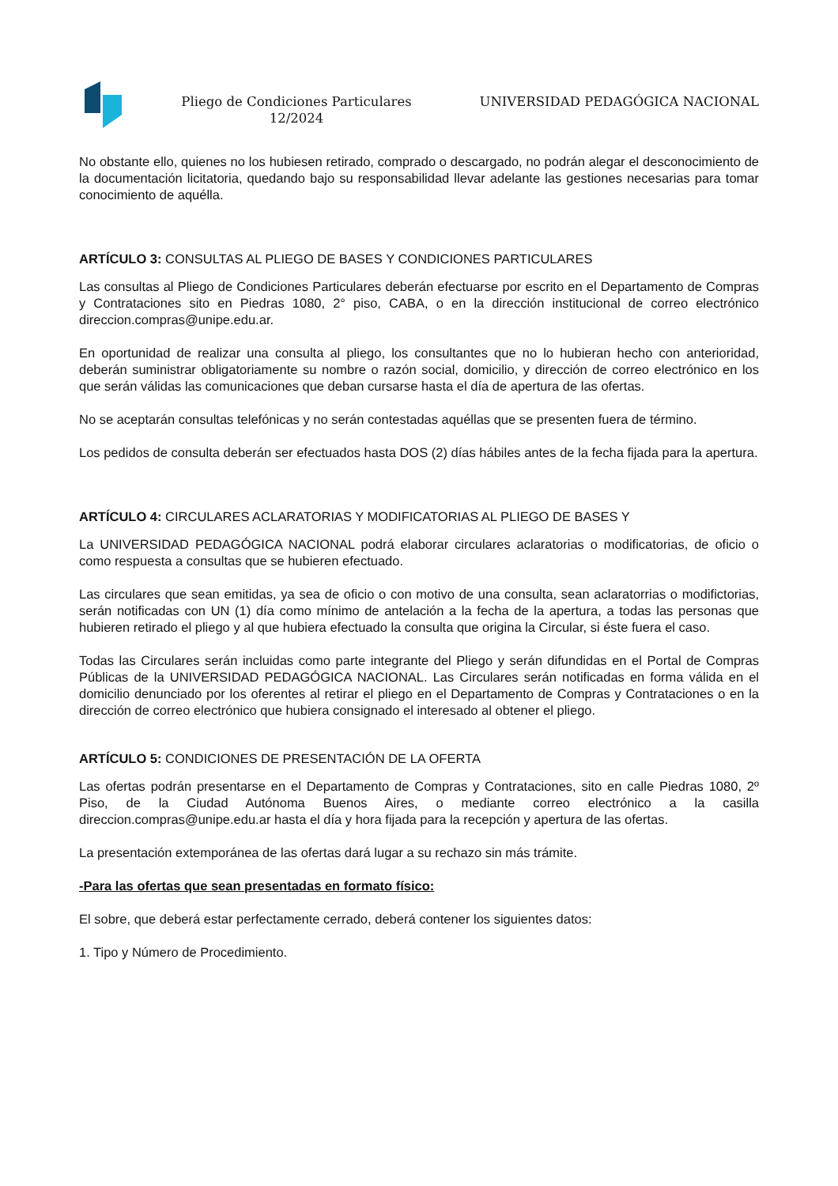Pliego de Condiciones Particulares 12/2024
UNIVERSIDAD PEDAGÓGICA NACIONAL
No obstante ello, quienes no los hubiesen retirado, comprado o descargado, no podrán alegar el desconocimiento de la documentación licitatoria, quedando bajo su responsabilidad llevar adelante las gestiones necesarias para tomar conocimiento de aquélla.
ARTÍCULO 3: CONSULTAS AL PLIEGO DE BASES Y CONDICIONES PARTICULARES
Las consultas al Pliego de Condiciones Particulares deberán efectuarse por escrito en el Departamento de Compras y Contrataciones sito en Piedras 1080, 2° piso, CABA, o en la dirección institucional de correo electrónico direccion.compras@unipe.edu.ar.
En oportunidad de realizar una consulta al pliego, los consultantes que no lo hubieran hecho con anterioridad, deberán suministrar obligatoriamente su nombre o razón social, domicilio, y dirección de correo electrónico en los que serán válidas las comunicaciones que deban cursarse hasta el día de apertura de las ofertas.
No se aceptarán consultas telefónicas y no serán contestadas aquéllas que se presenten fuera de término.
Los pedidos de consulta deberán ser efectuados hasta DOS (2) días hábiles antes de la fecha fijada para la apertura.
ARTÍCULO 4: CIRCULARES ACLARATORIAS Y MODIFICATORIAS AL PLIEGO DE BASES Y
La UNIVERSIDAD PEDAGÓGICA NACIONAL podrá elaborar circulares aclaratorias o modificatorias, de oficio o como respuesta a consultas que se hubieren efectuado.
Las circulares que sean emitidas, ya sea de oficio o con motivo de una consulta, sean aclaratorrias o modifictorias, serán notificadas con UN (1) día como mínimo de antelación a la fecha de la apertura, a todas las personas que hubieren retirado el pliego y al que hubiera efectuado la consulta que origina la Circular, si éste fuera el caso.
Todas las Circulares serán incluidas como parte integrante del Pliego y serán difundidas en el Portal de Compras Públicas de la UNIVERSIDAD PEDAGÓGICA NACIONAL. Las Circulares serán notificadas en forma válida en el domicilio denunciado por los oferentes al retirar el pliego en el Departamento de Compras y Contrataciones o en la dirección de correo electrónico que hubiera consignado el interesado al obtener el pliego.
ARTÍCULO 5: CONDICIONES DE PRESENTACIÓN DE LA OFERTA
Las ofertas podrán presentarse en el Departamento de Compras y Contrataciones, sito en calle Piedras 1080, 2º Piso, de la Ciudad Autónoma Buenos Aires, o mediante correo electrónico a la casilla direccion.compras@unipe.edu.ar hasta el día y hora fijada para la recepción y apertura de las ofertas.
La presentación extemporánea de las ofertas dará lugar a su rechazo sin más trámite.
-Para las ofertas que sean presentadas en formato físico:
El sobre, que deberá estar perfectamente cerrado, deberá contener los siguientes datos:
1. Tipo y Número de Procedimiento.